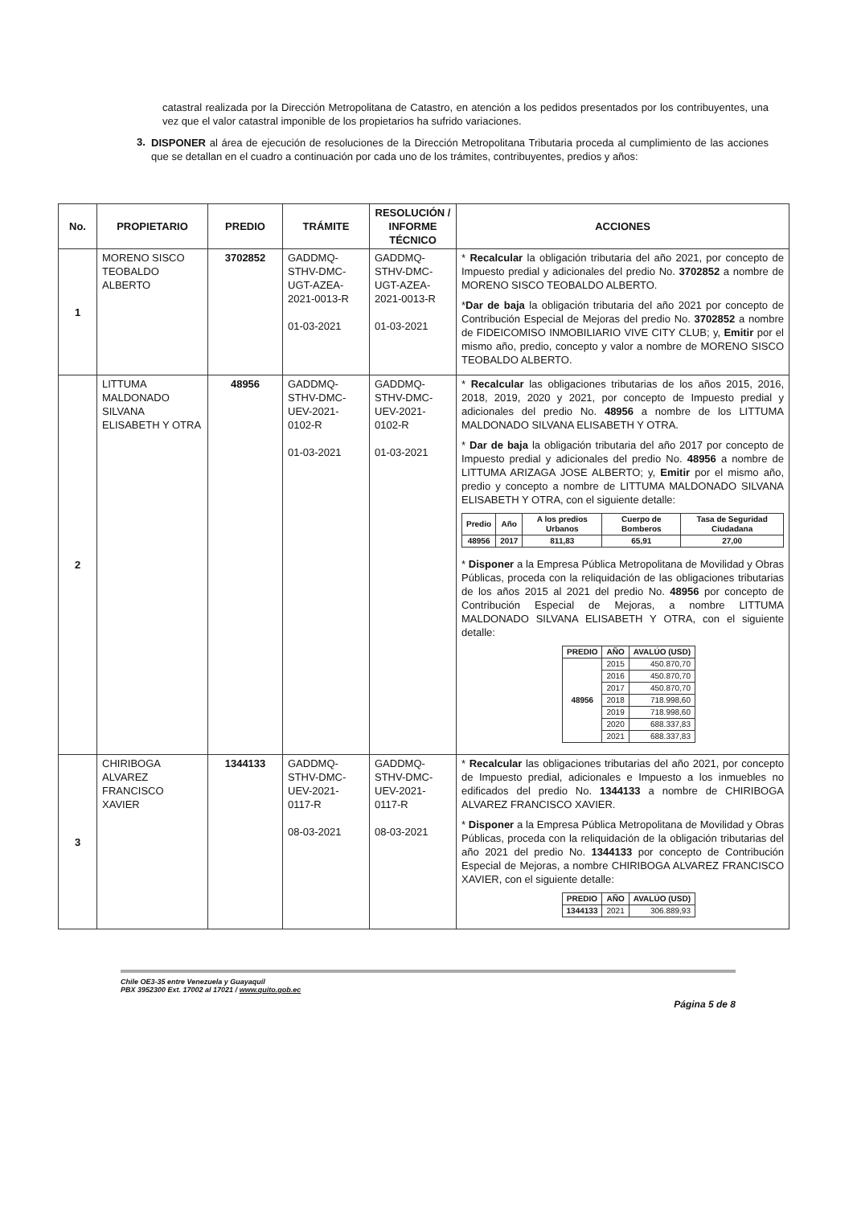catastral realizada por la Dirección Metropolitana de Catastro, en atención a los pedidos presentados por los contribuyentes, una vez que el valor catastral imponible de los propietarios ha sufrido variaciones.
3.
DISPONER al área de ejecución de resoluciones de la Dirección Metropolitana Tributaria proceda al cumplimiento de las acciones que se detallan en el cuadro a continuación por cada uno de los trámites, contribuyentes, predios y años:
| No. | PROPIETARIO | PREDIO | TRÁMITE | RESOLUCIÓN / INFORME TÉCNICO | ACCIONES |
| --- | --- | --- | --- | --- | --- |
| 1 | MORENO SISCO TEOBALDO ALBERTO | 3702852 | GADDMQ-STHV-DMC-UGT-AZEA-2021-0013-R 01-03-2021 | GADDMQ-STHV-DMC-UGT-AZEA-2021-0013-R 01-03-2021 | * Recalcular la obligación tributaria del año 2021, por concepto de Impuesto predial y adicionales del predio No. 3702852 a nombre de MORENO SISCO TEOBALDO ALBERTO. * Dar de baja la obligación tributaria del año 2021 por concepto de Contribución Especial de Mejoras del predio No. 3702852 a nombre de FIDEICOMISO INMOBILIARIO VIVE CITY CLUB; y, Emitir por el mismo año, predio, concepto y valor a nombre de MORENO SISCO TEOBALDO ALBERTO. |
| 2 | LITTUMA MALDONADO SILVANA ELISABETH Y OTRA | 48956 | GADDMQ-STHV-DMC-UEV-2021-0102-R 01-03-2021 | GADDMQ-STHV-DMC-UEV-2021-0102-R 01-03-2021 | * Recalcular las obligaciones tributarias de los años 2015, 2016, 2018, 2019, 2020 y 2021, por concepto de Impuesto predial y adicionales del predio No. 48956 a nombre de los LITTUMA MALDONADO SILVANA ELISABETH Y OTRA. * Dar de baja la obligación tributaria del año 2017 por concepto de Impuesto predial y adicionales del predio No. 48956 a nombre de LITTUMA ARIZAGA JOSE ALBERTO; y, Emitir por el mismo año, predio y concepto a nombre de LITTUMA MALDONADO SILVANA ELISABETH Y OTRA, con el siguiente detalle: / Predio / Año / A los predios Urbanos / Cuerpo de Bomberos / Tasa de Seguridad Ciudadana / / --- / --- / --- / --- / --- / / 48956 / 2017 / 811,83 / 65,91 / 27,00 / * Disponer a la Empresa Pública Metropolitana de Movilidad y Obras Públicas, proceda con la reliquidación de las obligaciones tributarias de los años 2015 al 2021 del predio No. 48956 por concepto de Contribución Especial de Mejoras, a nombre LITTUMA MALDONADO SILVANA ELISABETH Y OTRA, con el siguiente detalle: / PREDIO / AÑO / AVALÚO (USD) / / --- / --- / --- / / 48956 / 2015 / 450.870,70 / / / 2016 / 450.870,70 / / / 2017 / 450.870,70 / / / 2018 / 718.998,60 / / / 2019 / 718.998,60 / / / 2020 / 688.337,83 / / / 2021 / 688.337,83 / |
| 3 | CHIRIBOGA ALVAREZ FRANCISCO XAVIER | 1344133 | GADDMQ-STHV-DMC-UEV-2021-0117-R 08-03-2021 | GADDMQ-STHV-DMC-UEV-2021-0117-R 08-03-2021 | * Recalcular las obligaciones tributarias del año 2021, por concepto de Impuesto predial, adicionales e Impuesto a los inmuebles no edificados del predio No. 1344133 a nombre de CHIRIBOGA ALVAREZ FRANCISCO XAVIER. * Disponer a la Empresa Pública Metropolitana de Movilidad y Obras Públicas, proceda con la reliquidación de la obligación tributarias del año 2021 del predio No. 1344133 por concepto de Contribución Especial de Mejoras, a nombre CHIRIBOGA ALVAREZ FRANCISCO XAVIER, con el siguiente detalle: / PREDIO / AÑO / AVALÚO (USD) / / --- / --- / --- / / 1344133 / 2021 / 306.889,93 / |
Chile OE3-35 entre Venezuela y Guayaquil
PBX 3952300 Ext. 17002 al 17021 / www.quito.gob.ec
Página 5 de 8